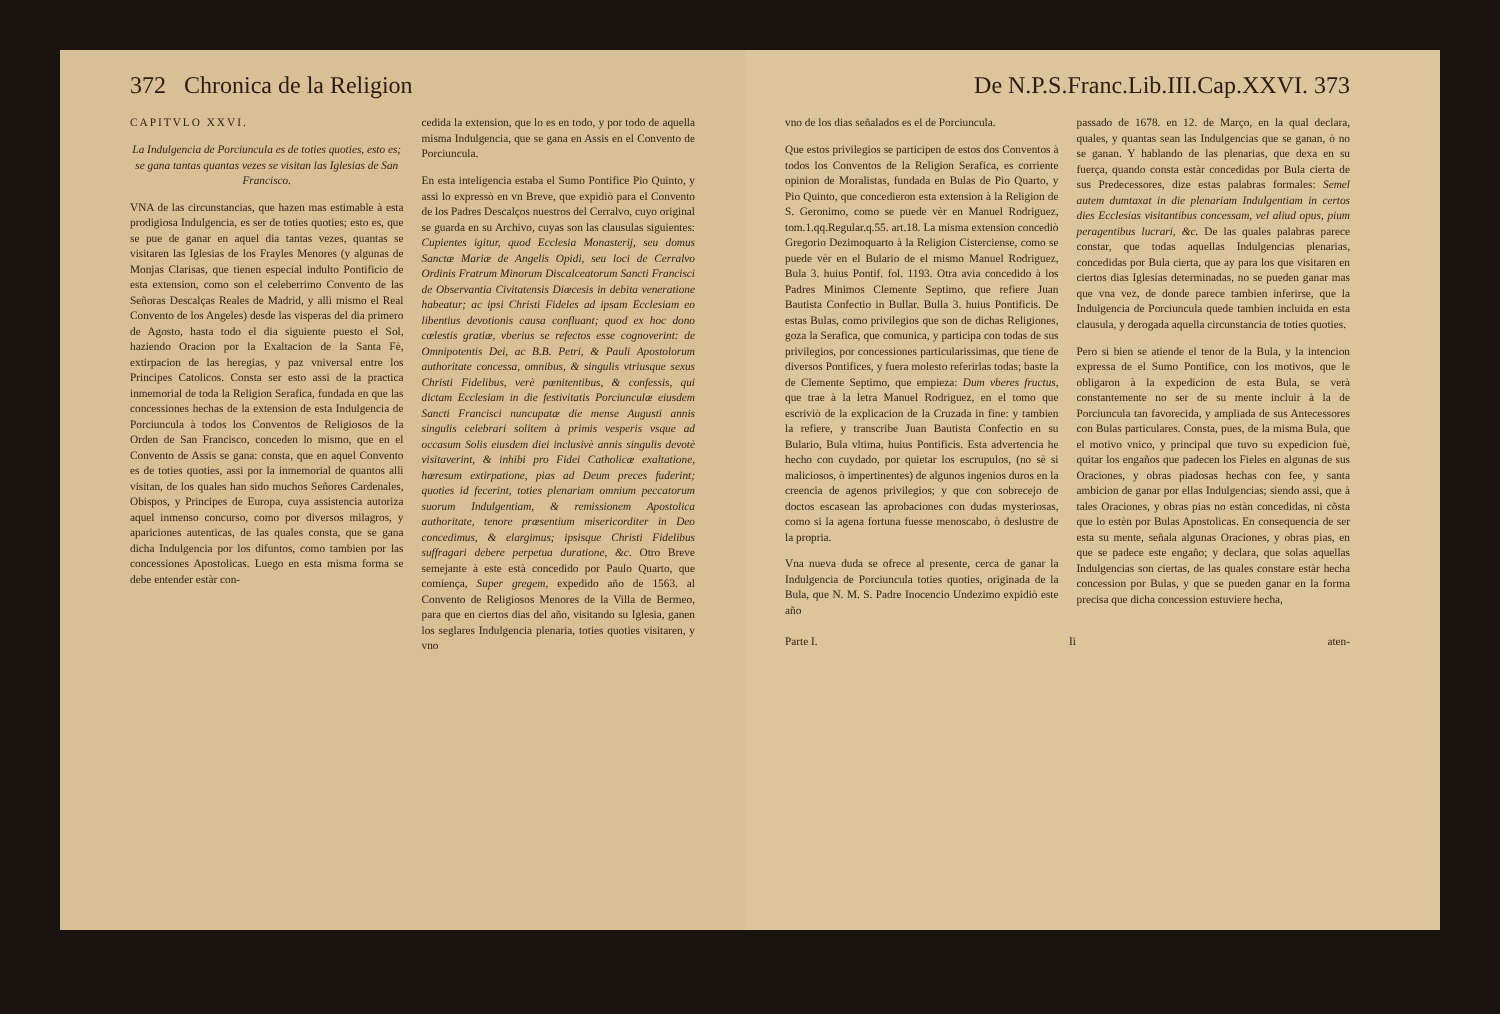372 Chronica de la Religion
CAPITVLO XXVI.
La Indulgencia de Porciuncula es de toties quoties, esto es; se gana tantas quantas vezes se visitan las Iglesias de San Francisco.
VNA de las circunstancias, que hazen mas estimable à esta prodigiosa Indulgencia, es ser de toties quoties; esto es, que se pue de ganar en aquel dia tantas vezes, quantas se visitaren las Iglesias de los Frayles Menores (y algunas de Monjas Clarisas, que tienen especial indulto Pontificio de esta extension, como son el celeberrimo Convento de las Señoras Descalças Reales de Madrid, y allì mismo el Real Convento de los Angeles) desde las visperas del dia primero de Agosto, hasta todo el dia siguiente puesto el Sol, haziendo Oracion por la Exaltacion de la Santa Fè, extirpacion de las heregias, y paz vniversal entre los Principes Catolicos. Consta ser esto assi de la practica inmemorial de toda la Religion Serafica, fundada en que las concessiones hechas de la extension de esta Indulgencia de Porciuncula à todos los Conventos de Religiosos de la Orden de San Francisco, conceden lo mismo, que en el Convento de Assis se gana: consta, que en aquel Convento es de toties quoties, assi por la inmemorial de quantos allì visitan, de los quales han sido muchos Señores Cardenales, Obispos, y Principes de Europa, cuya assistencia autoriza aquel inmenso concurso, como por diversos milagros, y apariciones autenticas, de las quales consta, que se gana dicha Indulgencia por los difuntos, como tambien por las concessiones Apostolicas. Luego en esta misma forma se debe entender estàr con-
cedida la extension, que lo es en todo, y por todo de aquella misma Indulgencia, que se gana en Assis en el Convento de Porciuncula.
En esta inteligencia estaba el Sumo Pontifice Pio Quinto, y assi lo expressò en vn Breve, que expidiò para el Convento de los Padres Descalços nuestros del Cerralvo, cuyo original se guarda en su Archivo, cuyas son las clausulas siguientes: Cupientes igitur, quod Ecclesia Monasterij, seu domus Sanctæ Mariæ de Angelis Opidi, seu loci de Cerralvo Ordinis Fratrum Minorum Discalceatorum Sancti Francisci de Observantia Civitatensis Diœcesis in debita veneratione habeatur; ac ipsi Christi Fideles ad ipsam Ecclesiam eo libentius devotionis causa confluant; quod ex hoc dono cœlestis gratiæ, vberius se refectos esse cognoverint: de Omnipotentis Dei, ac B.B. Petri, & Pauli Apostolorum authoritate concessa, omnibus, & singulis vtriusque sexus Christi Fidelibus, verè pœnitentibus, & confessis, qui dictam Ecclesiam in die festivitatis Porciunculæ eiusdem Sancti Francisci nuncupatæ die mense Augusti annis singulis celebrari solitem à primis vesperis vsque ad occasum Solis eiusdem diei inclusivè annis singulis devotè visitaverint, & inhibi pro Fidei Catholicæ exaltatione, hæresum extirpatione, pias ad Deum preces fuderint; quoties id fecerint, toties plenariam omnium peccatorum suorum Indulgentiam, & remissionem Apostolica authoritate, tenore præsentium misericorditer in Deo concedimus, & elargimus; ipsisque Christi Fidelibus suffragari debere perpetua duratione, &c. Otro Breve semejante à este està concedido por Paulo Quarto, que comiença, Super gregem, expedido año de 1563. al Convento de Religiosos Menores de la Villa de Bermeo, para que en ciertos dias del año, visitando su Iglesia, ganen los seglares Indulgencia plenaria, toties quoties visitaren, y vno
De N.P.S.Franc.Lib.III.Cap.XXVI. 373
vno de los dias señalados es el de Porciuncula.
Que estos privilegios se participen de estos dos Conventos à todos los Conventos de la Religion Serafica, es corriente opinion de Moralistas, fundada en Bulas de Pio Quarto, y Pio Quinto, que concedieron esta extension à la Religion de S. Geronimo, como se puede vèr en Manuel Rodriguez, tom.1.qq.Regular.q.55. art.18. La misma extension concediò Gregorio Dezimoquarto à la Religion Cisterciense, como se puede vèr en el Bulario de el mismo Manuel Rodriguez, Bula 3. huius Pontif. fol. 1193. Otra avia concedido à los Padres Minimos Clemente Septimo, que refiere Juan Bautista Confectio in Bullar. Bulla 3. huius Pontificis. De estas Bulas, como privilegios que son de dichas Religiones, goza la Serafica, que comunica, y participa con todas de sus privilegios, por concessiones particularissimas, que tiene de diversos Pontifices, y fuera molesto referirlas todas; baste la de Clemente Septimo, que empieza: Dum vberes fructus, que trae à la letra Manuel Rodriguez, en el tomo que escriviò de la explicacion de la Cruzada in fine: y tambien la refiere, y transcribe Juan Bautista Confectio en su Bulario, Bula vltima, huius Pontificis. Esta advertencia he hecho con cuydado, por quietar los escrupulos, (no sè si maliciosos, ò impertinentes) de algunos ingenios duros en la creencia de agenos privilegios; y que con sobrecejo de doctos escasean las aprobaciones con dudas mysteriosas, como si la agena fortuna fuesse menoscabo, ò deslustre de la propria.
Vna nueva duda se ofrece al presente, cerca de ganar la Indulgencia de Porciuncula toties quoties, originada de la Bula, que N. M. S. Padre Inocencio Undezimo expidiò este año
passado de 1678. en 12. de Março, en la qual declara, quales, y quantas sean las Indulgencias que se ganan, ò no se ganan. Y hablando de las plenarias, que dexa en su fuerça, quando consta estàr concedidas por Bula cierta de sus Predecessores, dize estas palabras formales: Semel autem dumtaxat in die plenariam Indulgentiam in certos dies Ecclesias visitantibus concessam, vel aliud opus, pium peragentibus lucrari, &c. De las quales palabras parece constar, que todas aquellas Indulgencias plenarias, concedidas por Bula cierta, que ay para los que visitaren en ciertos dias Iglesias determinadas, no se pueden ganar mas que vna vez, de donde parece tambien inferirse, que la Indulgencia de Porciuncula quede tambien incluida en esta clausula, y derogada aquella circunstancia de toties quoties.
Pero si bien se atiende el tenor de la Bula, y la intencion expressa de el Sumo Pontifice, con los motivos, que le obligaron à la expedicion de esta Bula, se verà constantemente no ser de su mente incluir à la de Porciuncula tan favorecida, y ampliada de sus Antecessores con Bulas particulares. Consta, pues, de la misma Bula, que el motivo vnico, y principal que tuvo su expedicion fuè, quitar los engaños que padecen los Fieles en algunas de sus Oraciones, y obras piadosas hechas con fee, y santa ambicion de ganar por ellas Indulgencias; siendo assi, que à tales Oraciones, y obras pias no estàn concedidas, ni cõsta que lo estèn por Bulas Apostolicas. En consequencia de ser esta su mente, señala algunas Oraciones, y obras pias, en que se padece este engaño; y declara, que solas aquellas Indulgencias son ciertas, de las quales constare estàr hecha concession por Bulas, y que se pueden ganar en la forma precisa que dicha concession estuviere hecha,
Parte I. Ii aten-